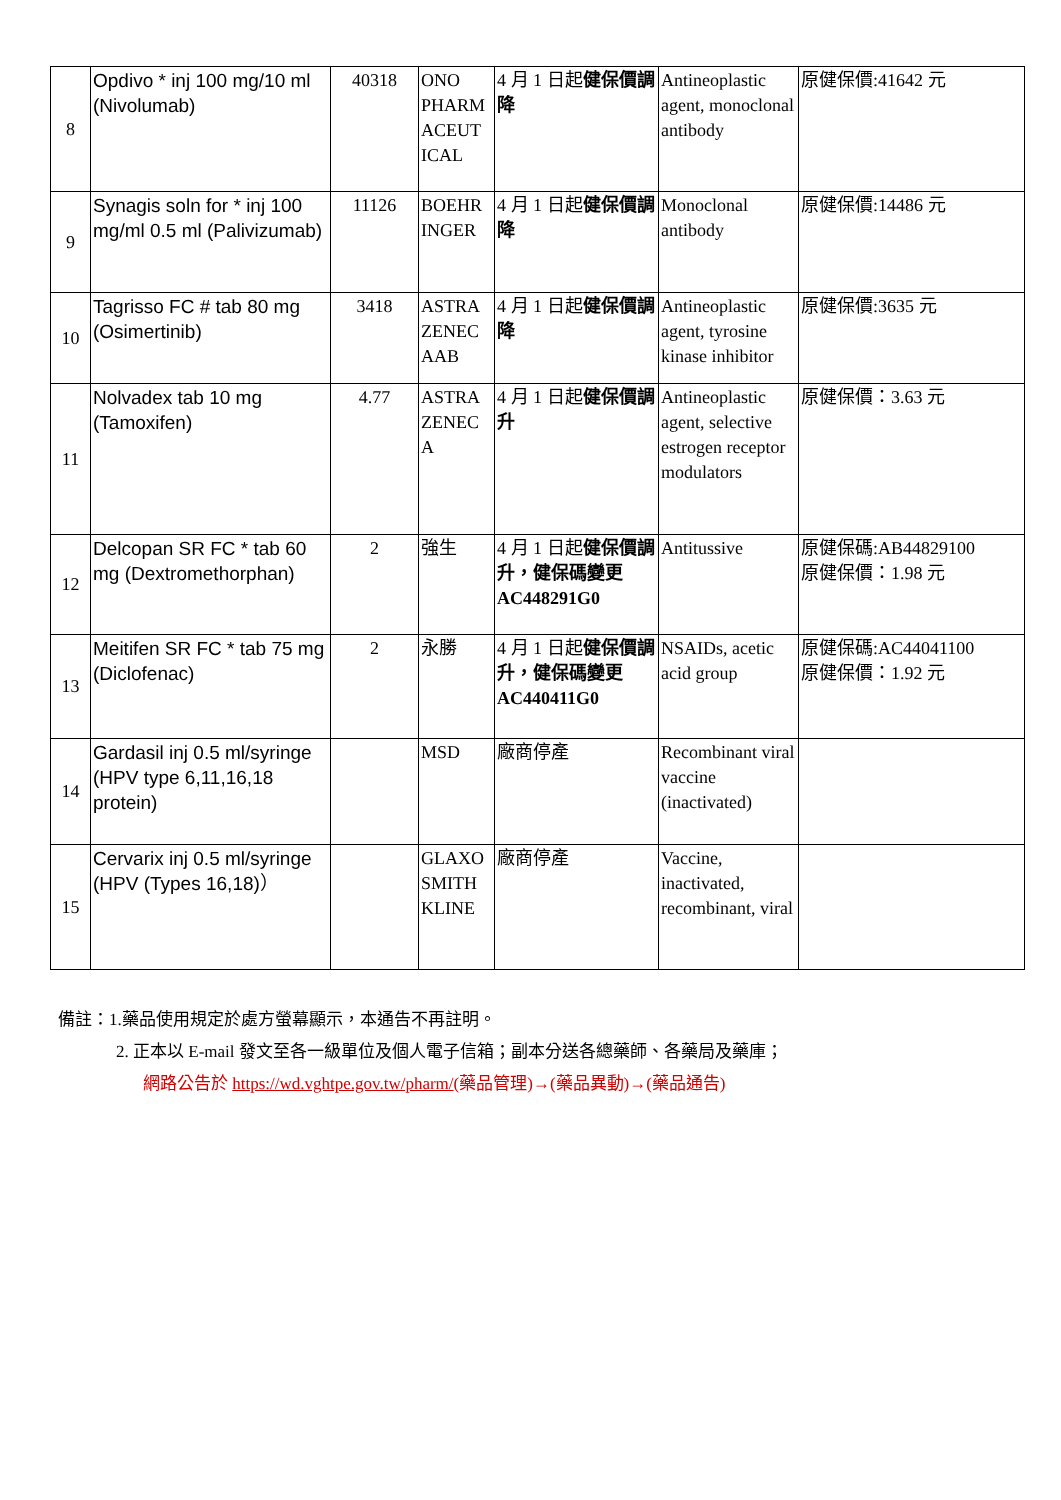| 8 | Opdivo * inj 100 mg/10 ml (Nivolumab) | 40318 | ONO PHARM ACEUT ICAL | 4 月 1 日起 健保價調降 | Antineoplastic agent, monoclonal antibody | 原健保價:41642 元 |
| 9 | Synagis soln for * inj 100 mg/ml 0.5 ml (Palivizumab) | 11126 | BOEHR INGER | 4 月 1 日起 健保價調降 | Monoclonal antibody | 原健保價:14486 元 |
| 10 | Tagrisso FC # tab 80 mg (Osimertinib) | 3418 | ASTRA ZENEC AAB | 4 月 1 日起 健保價調降 | Antineoplastic agent, tyrosine kinase inhibitor | 原健保價:3635 元 |
| 11 | Nolvadex tab 10 mg (Tamoxifen) | 4.77 | ASTRA ZENEC A | 4 月 1 日起 健保價調升 | Antineoplastic agent, selective estrogen receptor modulators | 原健保價：3.63 元 |
| 12 | Delcopan SR FC * tab 60 mg (Dextromethorphan) | 2 | 強生 | 4 月 1 日起 健保價調升，健保碼變更 AC448291G0 | Antitussive | 原健保碼:AB44829100 原健保價：1.98 元 |
| 13 | Meitifen SR FC * tab 75 mg (Diclofenac) | 2 | 永勝 | 4 月 1 日起 健保價調升，健保碼變更 AC440411G0 | NSAIDs, acetic acid group | 原健保碼:AC44041100 原健保價：1.92 元 |
| 14 | Gardasil inj 0.5 ml/syringe (HPV type 6,11,16,18 protein) | | MSD | 廠商停產 | Recombinant viral vaccine (inactivated) | |
| 15 | Cervarix inj 0.5 ml/syringe (HPV (Types 16,18)） | | GLAXO SMITH KLINE | 廠商停產 | Vaccine, inactivated, recombinant, viral | |
備註：1.藥品使用規定於處方螢幕顯示，本通告不再註明。
2. 正本以 E-mail 發文至各一級單位及個人電子信箱；副本分送各總藥師、各藥局及藥庫；
網路公告於 https://wd.vghtpe.gov.tw/pharm/(藥品管理)→(藥品異動)→(藥品通告)